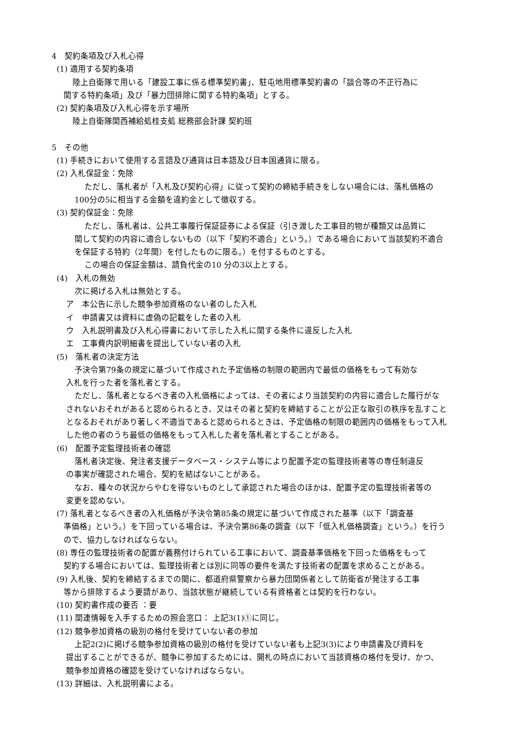4　契約条項及び入札心得
(1) 適用する契約条項
陸上自衛隊で用いる「建設工事に係る標準契約書」、駐屯地用標準契約書の「談合等の不正行為に
関する特約条項」及び「暴力団排除に関する特約条項」とする。
(2) 契約条項及び入札心得を示す場所
陸上自衛隊関西補給処桂支処 総務部会計課 契約班
5　その他
(1) 手続きにおいて使用する言語及び通貨は日本語及び日本国通貨に限る。
(2) 入札保証金：免除
ただし、落札者が「入札及び契約心得」に従って契約の締結手続きをしない場合には、落札価格の
100分の5に相当する金額を違約金として徴収する。
(3) 契約保証金：免除
ただし、落札者は、公共工事履行保証証券による保証（引き渡した工事目的物が種類又は品質に
関して契約の内容に適合しないもの（以下「契約不適合」という。）である場合において当該契約不適合
を保証する特約（2年間）を付したものに限る。）を付するものとする。
この場合の保証金額は、請負代金の10 分の3以上とする。
(4)　入札の無効
次に掲げる入札は無効とする。
ア　本公告に示した競争参加資格のない者のした入札
イ　申請書又は資料に虚偽の記載をした者の入札
ウ　入札説明書及び入札心得書において示した入札に関する条件に違反した入札
エ　工事費内訳明細書を提出していない者の入札
(5)　落札者の決定方法
予決令第79条の規定に基づいて作成された予定価格の制限の範囲内で最低の価格をもって有効な
入札を行った者を落札者とする。
ただし、落札者となるべき者の入札価格によっては、その者により当該契約の内容に適合した履行がな
されないおそれがあると認められるとき、又はその者と契約を締結することが公正な取引の秩序を乱すこと
となるおそれがあり著しく不適当であると認められるときは、予定価格の制限の範囲内の価格をもって入札
した他の者のうち最低の価格をもって入札した者を落札者とすることがある。
(6)　配置予定監理技術者の確認
落札者決定後、発注者支援データベース・システム等により配置予定の監理技術者等の専任制違反
の事実が確認された場合、契約を結ばないことがある。
なお、種々の状況からやむを得ないものとして承認された場合のほかは、配置予定の監理技術者等の
変更を認めない。
(7) 落札者となるべき者の入札価格が予決令第85条の規定に基づいて作成された基準（以下「調査基
準価格」という。）を下回っている場合は、予決令第86条の調査（以下「低入札価格調査」という。）を行う
ので、協力しなければならない。
(8) 専任の監理技術者の配置が義務付けられている工事において、調査基準価格を下回った価格をもって
契約する場合においては、監理技術者とは別に同等の要件を満たす技術者の配置を求めることがある。
(9) 入札後、契約を締結するまでの間に、都道府県警察から暴力団関係者として防衛省が発注する工事
等から排除するよう要請があり、当該状態が継続している有資格者とは契約を行わない。
(10) 契約書作成の要否 ：要
(11) 関連情報を入手するための照会窓口： 上記3(1)①に同じ。
(12) 競争参加資格の級別の格付を受けていない者の参加
上記2(2)に掲げる競争参加資格の級別の格付を受けていない者も上記3(3)により申請書及び資料を
提出することができるが、競争に参加するためには、開札の時点において当該資格の格付を受け、かつ、
競争参加資格の確認を受けていなければならない。
(13) 詳細は、入札説明書による。